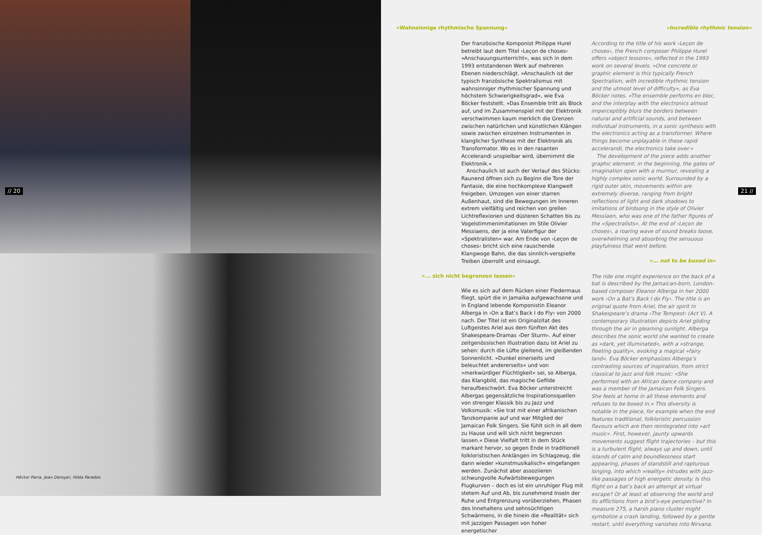// 20
Hèctor Parra, Jean Deroyer, Hilda Paredes
»Wahnsinnige rhythmische Spannung« »Incredible rhythmic tension«
Der französische Komponist Philippe Hurel betreibt laut dem Titel ›Leçon de choses‹ »Anschauungsunterricht«, was sich in dem 1993 entstandenen Werk auf mehreren Ebenen niederschlägt. »Anschaulich ist der typisch französische Spektralismus mit wahnsinniger rhythmischer Spannung und höchstem Schwierigkeitsgrad«, wie Eva Böcker feststellt. »Das Ensemble tritt als Block auf, und im Zusammenspiel mit der Elektronik verschwimmen kaum merklich die Grenzen zwischen natürlichen und künstlichen Klängen sowie zwischen einzelnen Instrumenten in klanglicher Synthese mit der Elektronik als Transformator. Wo es in den rasanten Accelerandi unspielbar wird, übernimmt die Elektronik.«
 Anschaulich ist auch der Verlauf des Stücks: Raunend öffnen sich zu Beginn die Tore der Fantasie, die eine hochkomplexe Klangwelt freigeben. Umzogen von einer starren Außenhaut, sind die Bewegungen im Inneren extrem vielfältig und reichen von grellen Lichtreflexionen und düsteren Schatten bis zu Vogelstimmenimitationen im Stile Olivier Messiaens, der ja eine Vaterfigur der »Spektralisten« war. Am Ende von ›Leçon de choses‹ bricht sich eine rauschende Klangwoge Bahn, die das sinnlich-verspielte Treiben überrollt und einsaugt.
According to the title of his work ›Leçon de choses‹, the French composer Philippe Hurel offers »object lessons«, reflected in the 1993 work on several levels. »One concrete or graphic element is this typically French Spectralism, with incredible rhythmic tension and the utmost level of difficulty«, as Eva Böcker notes. »The ensemble performs en bloc, and the interplay with the electronics almost imperceptibly blurs the borders between natural and artificial sounds, and between individual instruments, in a sonic synthesis with the electronics acting as a transformer. Where things become unplayable in these rapid accelerandi, the electronics take over.«
 The development of the piece adds another graphic element: in the beginning, the gates of imagination open with a murmur, revealing a highly complex sonic world. Surrounded by a rigid outer skin, movements within are extremely diverse, ranging from bright reflections of light and dark shadows to imitations of birdsong in the style of Olivier Messiaen, who was one of the father figures of the »Spectralists«. At the end of ›Leçon de choses‹, a roaring wave of sound breaks loose, overwhelming and absorbing the sensuous playfulness that went before.
»... not to be boxed in«
»... sich nicht begrenzen lassen«
Wie es sich auf dem Rücken einer Fledermaus fliegt, spürt die in Jamaika aufgewachsene und in England lebende Komponistin Eleanor Alberga in ›On a Bat’s Back I do Fly‹ von 2000 nach. Der Titel ist ein Originalzitat des Luftgeistes Ariel aus dem fünften Akt des Shakespeare-Dramas ›Der Sturm‹. Auf einer zeitgenössischen Illustration dazu ist Ariel zu sehen: durch die Lüfte gleitend, im gleißenden Sonnenlicht. »Dunkel einerseits und beleuchtet andererseits« und von »merkwürdiger Flüchtigkeit« sei, so Alberga, das Klangbild, das magische Gefilde heraufbeschwört. Eva Böcker unterstreicht Albergas gegensätzliche Inspirationsquellen von strenger Klassik bis zu Jazz und Volksmusik: »Sie trat mit einer afrikanischen Tanzkompanie auf und war Mitglied der Jamaican Folk Singers. Sie fühlt sich in all dem zu Hause und will sich nicht begrenzen lassen.« Diese Vielfalt tritt in dem Stück markant hervor, so gegen Ende in traditionell folkloristischen Anklängen im Schlagzeug, die dann wieder »kunstmusikalisch« eingefangen werden. Zunächst aber assoziieren schwungvolle Aufwärtsbewegungen Flugkurven – doch es ist ein unruhiger Flug mit stetem Auf und Ab, bis zunehmend Inseln der Ruhe und Entgrenzung vorüberziehen, Phasen des Innehaltens und sehnsüchtigen Schwärmens, in die hinein die »Realität« sich mit jazzigen Passagen von hoher energetischer
The ride one might experience on the back of a bat is described by the Jamaican-born, London-based composer Eleanor Alberga in her 2000 work ›On a Bat’s Back I do Fly‹. The title is an original quote from Ariel, the air spirit in Shakespeare’s drama ›The Tempest‹ (Act V). A contemporary illustration depicts Ariel gliding through the air in gleaming sunlight. Alberga describes the sonic world she wanted to create as »dark, yet illuminated«, with a »strange, fleeting quality«, evoking a magical »fairy land«. Eva Böcker emphasizes Alberga’s contrasting sources of inspiration, from strict classical to jazz and folk music: »She performed with an African dance company and was a member of the Jamaican Folk Singers. She feels at home in all these elements and refuses to be boxed in.« This diversity is notable in the piece, for example when the end features traditional, folkloristic percussion flavours which are then reintegrated into »art music«. First, however, jaunty upwards movements suggest flight trajectories – but this is a turbulent flight, always up and down, until islands of calm and boundlessness start appearing, phases of standstill and rapturous longing, into which »reality« intrudes with jazz-like passages of high energetic density. Is this flight on a bat’s back an attempt at virtual escape? Or at least at observing the world and its afflictions from a bird’s-eye perspective? In measure 275, a harsh piano cluster might symbolize a crash landing, followed by a gentle restart, until everything vanishes into Nirvana.
21 //